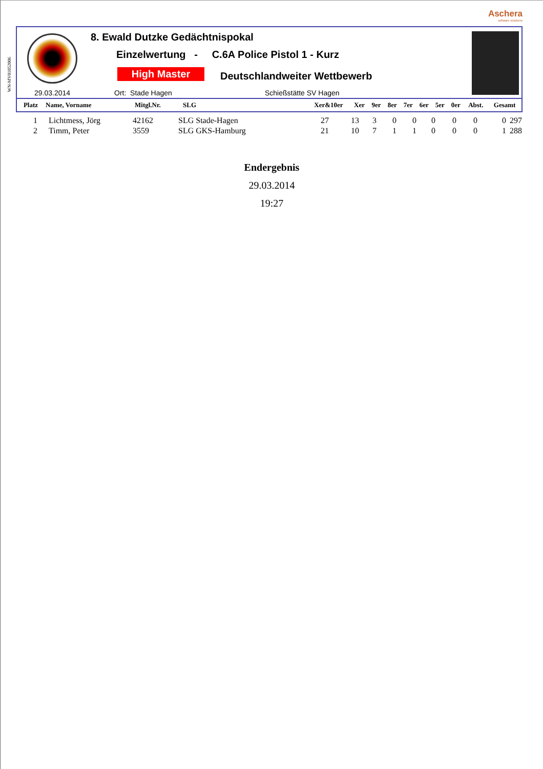Aschera
software solutions
WN-MV01052006
8. Ewald Dutzke Gedächtnispokal
Einzelwertung - C.6A Police Pistol 1 - Kurz
High Master Deutschlandweiter Wettbewerb
29.03.2014 Ort: Stade Hagen Schießstätte SV Hagen
| Platz | Name, Vorname | Mitgl.Nr. | SLG | Xer&10er | Xer | 9er | 8er | 7er | 6er | 5er | 0er | Abst. | Gesamt |
| --- | --- | --- | --- | --- | --- | --- | --- | --- | --- | --- | --- | --- | --- |
| 1 | Lichtmess, Jörg | 42162 | SLG Stade-Hagen | 27 | 13 | 3 | 0 | 0 | 0 | 0 | 0 | 0 | 297 |
| 2 | Timm, Peter | 3559 | SLG GKS-Hamburg | 21 | 10 | 7 | 1 | 1 | 0 | 0 | 0 | 1 | 288 |
Endergebnis
29.03.2014
19:27